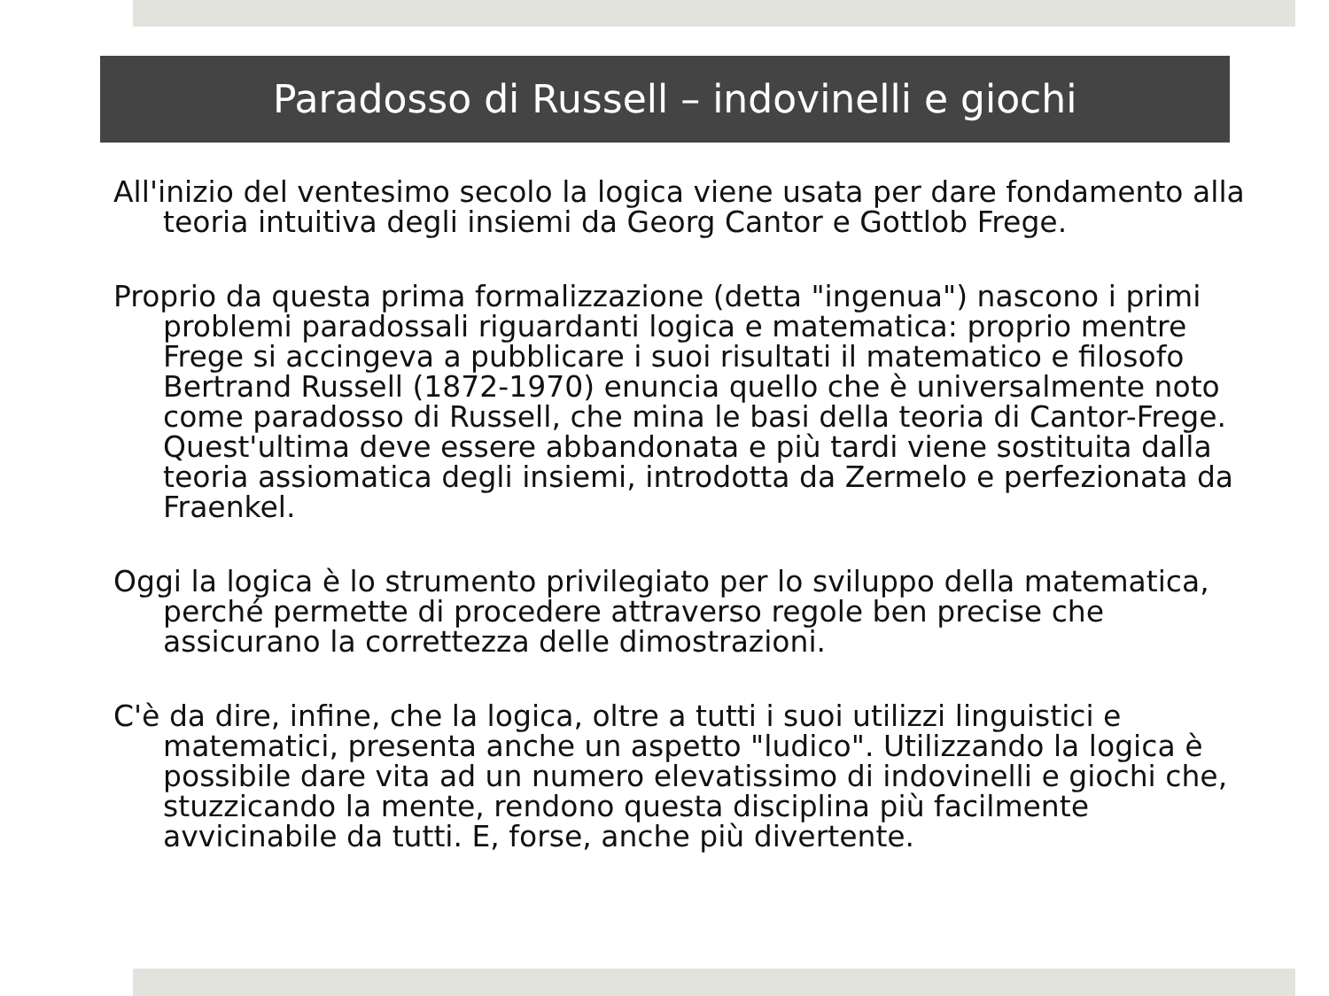Paradosso di Russell – indovinelli e giochi
All'inizio del ventesimo secolo la logica viene usata per dare fondamento alla teoria intuitiva degli insiemi da Georg Cantor e Gottlob Frege.
Proprio da questa prima formalizzazione (detta "ingenua") nascono i primi problemi paradossali riguardanti logica e matematica: proprio mentre Frege si accingeva a pubblicare i suoi risultati il matematico e filosofo Bertrand Russell (1872-1970) enuncia quello che è universalmente noto come paradosso di Russell, che mina le basi della teoria di Cantor-Frege. Quest'ultima deve essere abbandonata e più tardi viene sostituita dalla teoria assiomatica degli insiemi, introdotta da Zermelo e perfezionata da Fraenkel.
Oggi la logica è lo strumento privilegiato per lo sviluppo della matematica, perché permette di procedere attraverso regole ben precise che assicurano la correttezza delle dimostrazioni.
C'è da dire, infine, che la logica, oltre a tutti i suoi utilizzi linguistici e matematici, presenta anche un aspetto "ludico". Utilizzando la logica è possibile dare vita ad un numero elevatissimo di indovinelli e giochi che, stuzzicando la mente, rendono questa disciplina più facilmente avvicinabile da tutti. E, forse, anche più divertente.